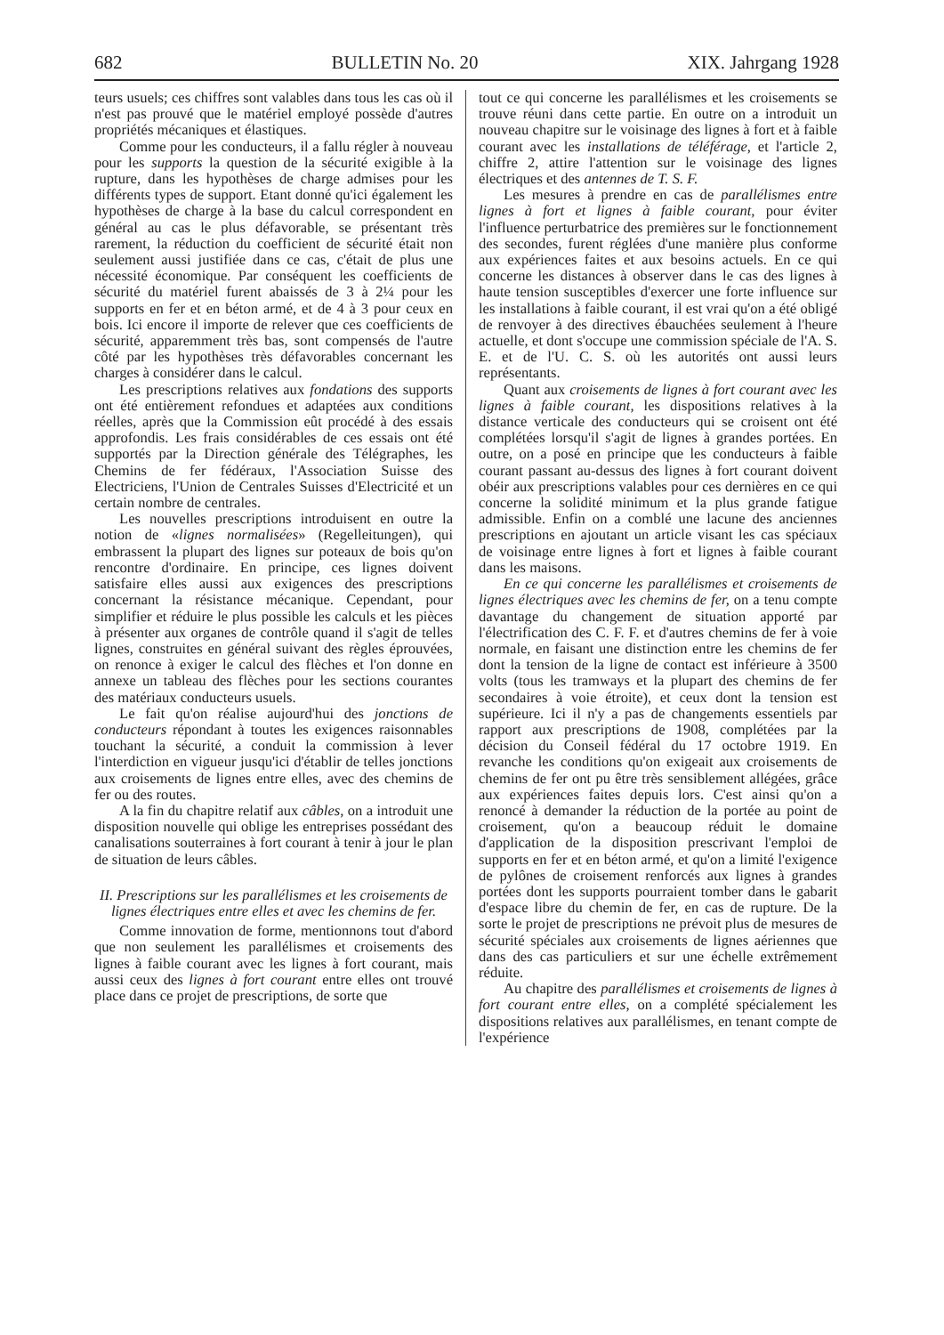682 BULLETIN No. 20 XIX. Jahrgang 1928
teurs usuels; ces chiffres sont valables dans tous les cas où il n'est pas prouvé que le matériel employé possède d'autres propriétés mécaniques et élastiques.
Comme pour les conducteurs, il a fallu régler à nouveau pour les supports la question de la sécurité exigible à la rupture, dans les hypothèses de charge admises pour les différents types de support. Etant donné qu'ici également les hypothèses de charge à la base du calcul correspondent en général au cas le plus défavorable, se présentant très rarement, la réduction du coefficient de sécurité était non seulement aussi justifiée dans ce cas, c'était de plus une nécessité économique. Par conséquent les coefficients de sécurité du matériel furent abaissés de 3 à 2¼ pour les supports en fer et en béton armé, et de 4 à 3 pour ceux en bois. Ici encore il importe de relever que ces coefficients de sécurité, apparemment très bas, sont compensés de l'autre côté par les hypothèses très défavorables concernant les charges à considérer dans le calcul.
Les prescriptions relatives aux fondations des supports ont été entièrement refondues et adaptées aux conditions réelles, après que la Commission eût procédé à des essais approfondis. Les frais considérables de ces essais ont été supportés par la Direction générale des Télégraphes, les Chemins de fer fédéraux, l'Association Suisse des Electriciens, l'Union de Centrales Suisses d'Electricité et un certain nombre de centrales.
Les nouvelles prescriptions introduisent en outre la notion de «lignes normalisées» (Regelleitungen), qui embrassent la plupart des lignes sur poteaux de bois qu'on rencontre d'ordinaire. En principe, ces lignes doivent satisfaire elles aussi aux exigences des prescriptions concernant la résistance mécanique. Cependant, pour simplifier et réduire le plus possible les calculs et les pièces à présenter aux organes de contrôle quand il s'agit de telles lignes, construites en général suivant des règles éprouvées, on renonce à exiger le calcul des flèches et l'on donne en annexe un tableau des flèches pour les sections courantes des matériaux conducteurs usuels.
Le fait qu'on réalise aujourd'hui des jonctions de conducteurs répondant à toutes les exigences raisonnables touchant la sécurité, a conduit la commission à lever l'interdiction en vigueur jusqu'ici d'établir de telles jonctions aux croisements de lignes entre elles, avec des chemins de fer ou des routes.
A la fin du chapitre relatif aux câbles, on a introduit une disposition nouvelle qui oblige les entreprises possédant des canalisations souterraines à fort courant à tenir à jour le plan de situation de leurs câbles.
II. Prescriptions sur les parallélismes et les croisements de lignes électriques entre elles et avec les chemins de fer.
Comme innovation de forme, mentionnons tout d'abord que non seulement les parallélismes et croisements des lignes à faible courant avec les lignes à fort courant, mais aussi ceux des lignes à fort courant entre elles ont trouvé place dans ce projet de prescriptions, de sorte que
tout ce qui concerne les parallélismes et les croisements se trouve réuni dans cette partie. En outre on a introduit un nouveau chapitre sur le voisinage des lignes à fort et à faible courant avec les installations de téléférage, et l'article 2, chiffre 2, attire l'attention sur le voisinage des lignes électriques et des antennes de T. S. F.
Les mesures à prendre en cas de parallélismes entre lignes à fort et lignes à faible courant, pour éviter l'influence perturbatrice des premières sur le fonctionnement des secondes, furent réglées d'une manière plus conforme aux expériences faites et aux besoins actuels. En ce qui concerne les distances à observer dans le cas des lignes à haute tension susceptibles d'exercer une forte influence sur les installations à faible courant, il est vrai qu'on a été obligé de renvoyer à des directives ébauchées seulement à l'heure actuelle, et dont s'occupe une commission spéciale de l'A. S. E. et de l'U. C. S. où les autorités ont aussi leurs représentants.
Quant aux croisements de lignes à fort courant avec les lignes à faible courant, les dispositions relatives à la distance verticale des conducteurs qui se croisent ont été complétées lorsqu'il s'agit de lignes à grandes portées. En outre, on a posé en principe que les conducteurs à faible courant passant au-dessus des lignes à fort courant doivent obéir aux prescriptions valables pour ces dernières en ce qui concerne la solidité minimum et la plus grande fatigue admissible. Enfin on a comblé une lacune des anciennes prescriptions en ajoutant un article visant les cas spéciaux de voisinage entre lignes à fort et lignes à faible courant dans les maisons.
En ce qui concerne les parallélismes et croisements de lignes électriques avec les chemins de fer, on a tenu compte davantage du changement de situation apporté par l'électrification des C. F. F. et d'autres chemins de fer à voie normale, en faisant une distinction entre les chemins de fer dont la tension de la ligne de contact est inférieure à 3500 volts (tous les tramways et la plupart des chemins de fer secondaires à voie étroite), et ceux dont la tension est supérieure. Ici il n'y a pas de changements essentiels par rapport aux prescriptions de 1908, complétées par la décision du Conseil fédéral du 17 octobre 1919. En revanche les conditions qu'on exigeait aux croisements de chemins de fer ont pu être très sensiblement allégées, grâce aux expériences faites depuis lors. C'est ainsi qu'on a renoncé à demander la réduction de la portée au point de croisement, qu'on a beaucoup réduit le domaine d'application de la disposition prescrivant l'emploi de supports en fer et en béton armé, et qu'on a limité l'exigence de pylônes de croisement renforcés aux lignes à grandes portées dont les supports pourraient tomber dans le gabarit d'espace libre du chemin de fer, en cas de rupture. De la sorte le projet de prescriptions ne prévoit plus de mesures de sécurité spéciales aux croisements de lignes aériennes que dans des cas particuliers et sur une échelle extrêmement réduite.
Au chapitre des parallélismes et croisements de lignes à fort courant entre elles, on a complété spécialement les dispositions relatives aux parallélismes, en tenant compte de l'expérience